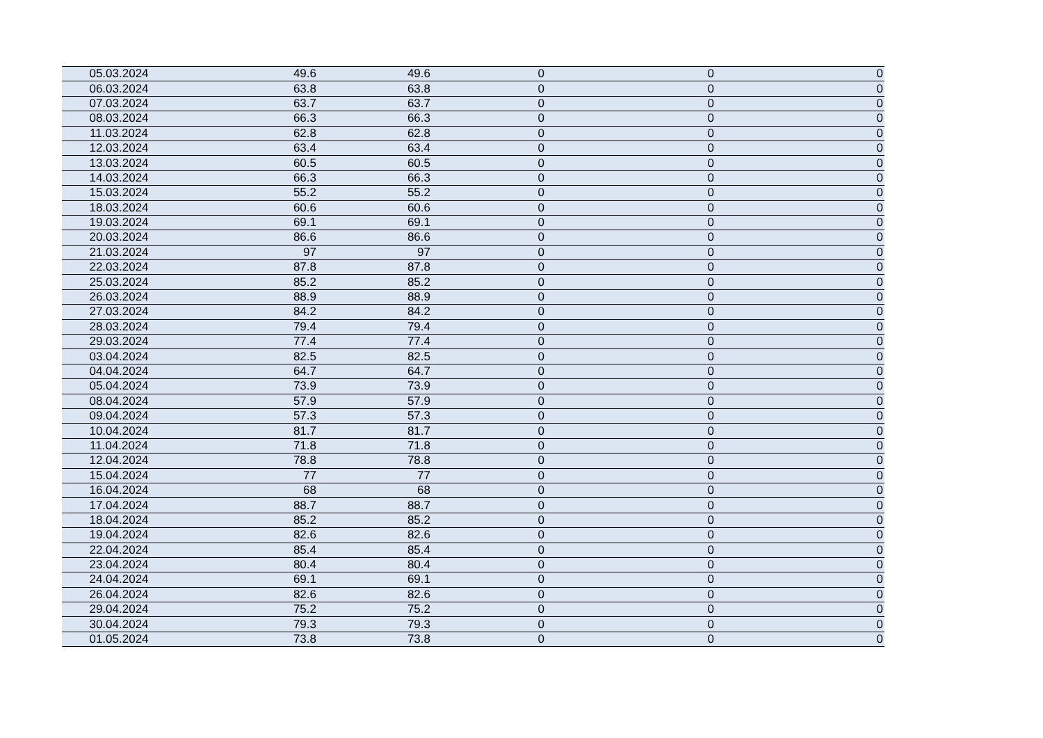| 05.03.2024 | 49.6 | 49.6 | 0 | 0 | 0 |
| 06.03.2024 | 63.8 | 63.8 | 0 | 0 | 0 |
| 07.03.2024 | 63.7 | 63.7 | 0 | 0 | 0 |
| 08.03.2024 | 66.3 | 66.3 | 0 | 0 | 0 |
| 11.03.2024 | 62.8 | 62.8 | 0 | 0 | 0 |
| 12.03.2024 | 63.4 | 63.4 | 0 | 0 | 0 |
| 13.03.2024 | 60.5 | 60.5 | 0 | 0 | 0 |
| 14.03.2024 | 66.3 | 66.3 | 0 | 0 | 0 |
| 15.03.2024 | 55.2 | 55.2 | 0 | 0 | 0 |
| 18.03.2024 | 60.6 | 60.6 | 0 | 0 | 0 |
| 19.03.2024 | 69.1 | 69.1 | 0 | 0 | 0 |
| 20.03.2024 | 86.6 | 86.6 | 0 | 0 | 0 |
| 21.03.2024 | 97 | 97 | 0 | 0 | 0 |
| 22.03.2024 | 87.8 | 87.8 | 0 | 0 | 0 |
| 25.03.2024 | 85.2 | 85.2 | 0 | 0 | 0 |
| 26.03.2024 | 88.9 | 88.9 | 0 | 0 | 0 |
| 27.03.2024 | 84.2 | 84.2 | 0 | 0 | 0 |
| 28.03.2024 | 79.4 | 79.4 | 0 | 0 | 0 |
| 29.03.2024 | 77.4 | 77.4 | 0 | 0 | 0 |
| 03.04.2024 | 82.5 | 82.5 | 0 | 0 | 0 |
| 04.04.2024 | 64.7 | 64.7 | 0 | 0 | 0 |
| 05.04.2024 | 73.9 | 73.9 | 0 | 0 | 0 |
| 08.04.2024 | 57.9 | 57.9 | 0 | 0 | 0 |
| 09.04.2024 | 57.3 | 57.3 | 0 | 0 | 0 |
| 10.04.2024 | 81.7 | 81.7 | 0 | 0 | 0 |
| 11.04.2024 | 71.8 | 71.8 | 0 | 0 | 0 |
| 12.04.2024 | 78.8 | 78.8 | 0 | 0 | 0 |
| 15.04.2024 | 77 | 77 | 0 | 0 | 0 |
| 16.04.2024 | 68 | 68 | 0 | 0 | 0 |
| 17.04.2024 | 88.7 | 88.7 | 0 | 0 | 0 |
| 18.04.2024 | 85.2 | 85.2 | 0 | 0 | 0 |
| 19.04.2024 | 82.6 | 82.6 | 0 | 0 | 0 |
| 22.04.2024 | 85.4 | 85.4 | 0 | 0 | 0 |
| 23.04.2024 | 80.4 | 80.4 | 0 | 0 | 0 |
| 24.04.2024 | 69.1 | 69.1 | 0 | 0 | 0 |
| 26.04.2024 | 82.6 | 82.6 | 0 | 0 | 0 |
| 29.04.2024 | 75.2 | 75.2 | 0 | 0 | 0 |
| 30.04.2024 | 79.3 | 79.3 | 0 | 0 | 0 |
| 01.05.2024 | 73.8 | 73.8 | 0 | 0 | 0 |